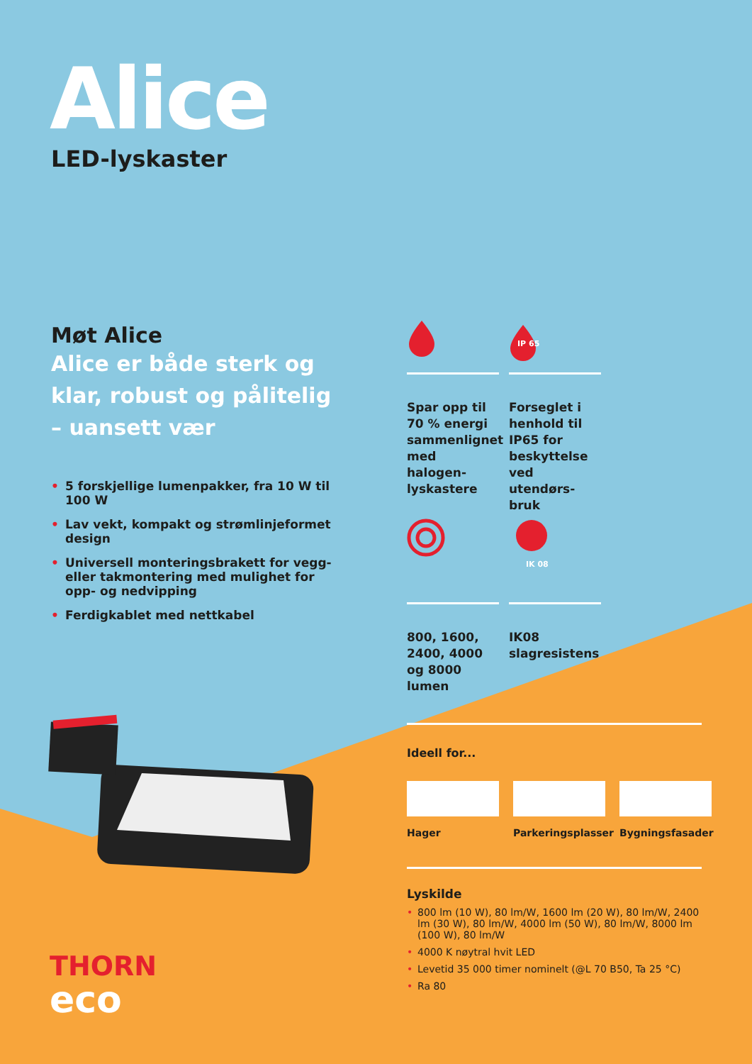Alice
LED-lyskaster
Møt Alice
Alice er både sterk og klar, robust og pålitelig – uansett vær
• 5 forskjellige lumenpakker, fra 10 W til 100 W
• Lav vekt, kompakt og strømlinjeformet design
• Universell monteringsbrakett for vegg- eller takmontering med mulighet for opp- og nedvipping
• Ferdigkablet med nettkabel
Spar opp til 70 % energi sammenlignet med halogen-lyskastere
IP 65
Forseglet i henhold til IP65 for beskyttelse ved utendørs-bruk
800, 1600, 2400, 4000 og 8000 lumen
IK 08
IK08 slagresistens
Ideell for...
Hager Parkeringsplasser
Bygningsfasader
Lyskilde
• 800 lm (10 W), 80 lm/W, 1600 lm (20 W), 80 lm/W, 2400 lm (30 W), 80 lm/W, 4000 lm (50 W), 80 lm/W, 8000 lm (100 W), 80 lm/W
• 4000 K nøytral hvit LED
• Levetid 35 000 timer nominelt (@L 70 B50, Ta 25 °C)
• Ra 80
THORN
eco